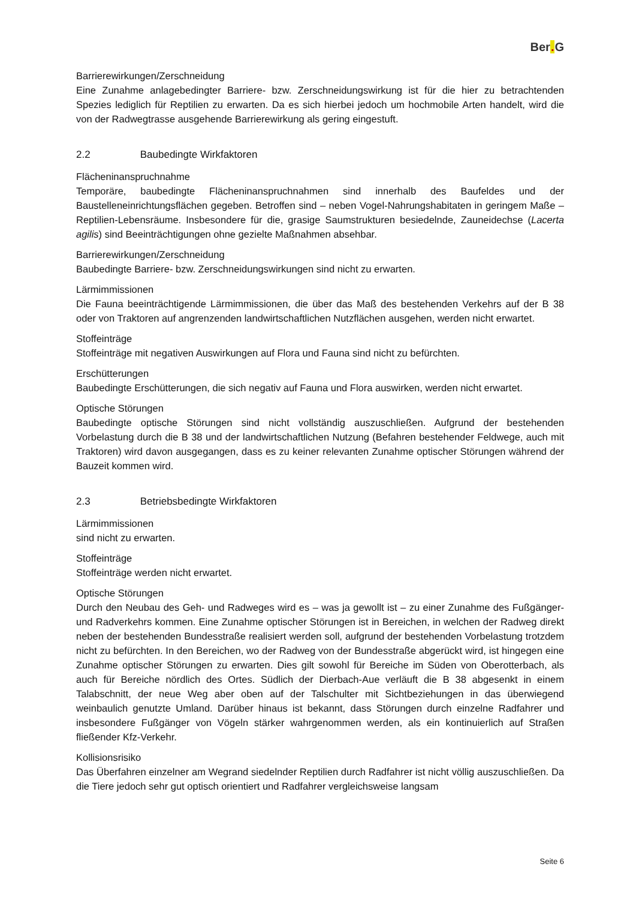Ber. G
Barrierewirkungen/Zerschneidung
Eine Zunahme anlagebedingter Barriere- bzw. Zerschneidungswirkung ist für die hier zu betrachtenden Spezies lediglich für Reptilien zu erwarten. Da es sich hierbei jedoch um hochmobile Arten handelt, wird die von der Radwegtrasse ausgehende Barrierewirkung als gering eingestuft.
2.2 Baubedingte Wirkfaktoren
Flächeninanspruchnahme
Temporäre, baubedingte Flächeninanspruchnahmen sind innerhalb des Baufeldes und der Baustelleneinrichtungsflächen gegeben. Betroffen sind – neben Vogel-Nahrungshabitaten in geringem Maße – Reptilien-Lebensräume. Insbesondere für die, grasige Saumstrukturen besiedelnde, Zauneidechse (Lacerta agilis) sind Beeinträchtigungen ohne gezielte Maßnahmen absehbar.
Barrierewirkungen/Zerschneidung
Baubedingte Barriere- bzw. Zerschneidungswirkungen sind nicht zu erwarten.
Lärmimmissionen
Die Fauna beeinträchtigende Lärmimmissionen, die über das Maß des bestehenden Verkehrs auf der B 38 oder von Traktoren auf angrenzenden landwirtschaftlichen Nutzflächen ausgehen, werden nicht erwartet.
Stoffeinträge
Stoffeinträge mit negativen Auswirkungen auf Flora und Fauna sind nicht zu befürchten.
Erschütterungen
Baubedingte Erschütterungen, die sich negativ auf Fauna und Flora auswirken, werden nicht erwartet.
Optische Störungen
Baubedingte optische Störungen sind nicht vollständig auszuschließen. Aufgrund der bestehenden Vorbelastung durch die B 38 und der landwirtschaftlichen Nutzung (Befahren bestehender Feldwege, auch mit Traktoren) wird davon ausgegangen, dass es zu keiner relevanten Zunahme optischer Störungen während der Bauzeit kommen wird.
2.3 Betriebsbedingte Wirkfaktoren
Lärmimmissionen
sind nicht zu erwarten.
Stoffeinträge
Stoffeinträge werden nicht erwartet.
Optische Störungen
Durch den Neubau des Geh- und Radweges wird es – was ja gewollt ist – zu einer Zunahme des Fußgänger- und Radverkehrs kommen. Eine Zunahme optischer Störungen ist in Bereichen, in welchen der Radweg direkt neben der bestehenden Bundesstraße realisiert werden soll, aufgrund der bestehenden Vorbelastung trotzdem nicht zu befürchten. In den Bereichen, wo der Radweg von der Bundesstraße abgerückt wird, ist hingegen eine Zunahme optischer Störungen zu erwarten. Dies gilt sowohl für Bereiche im Süden von Oberotterbach, als auch für Bereiche nördlich des Ortes. Südlich der Dierbach-Aue verläuft die B 38 abgesenkt in einem Talabschnitt, der neue Weg aber oben auf der Talschulter mit Sichtbeziehungen in das überwiegend weinbaulich genutzte Umland. Darüber hinaus ist bekannt, dass Störungen durch einzelne Radfahrer und insbesondere Fußgänger von Vögeln stärker wahrgenommen werden, als ein kontinuierlich auf Straßen fließender Kfz-Verkehr.
Kollisionsrisiko
Das Überfahren einzelner am Wegrand siedelnder Reptilien durch Radfahrer ist nicht völlig auszuschließen. Da die Tiere jedoch sehr gut optisch orientiert und Radfahrer vergleichsweise langsam
Seite 6